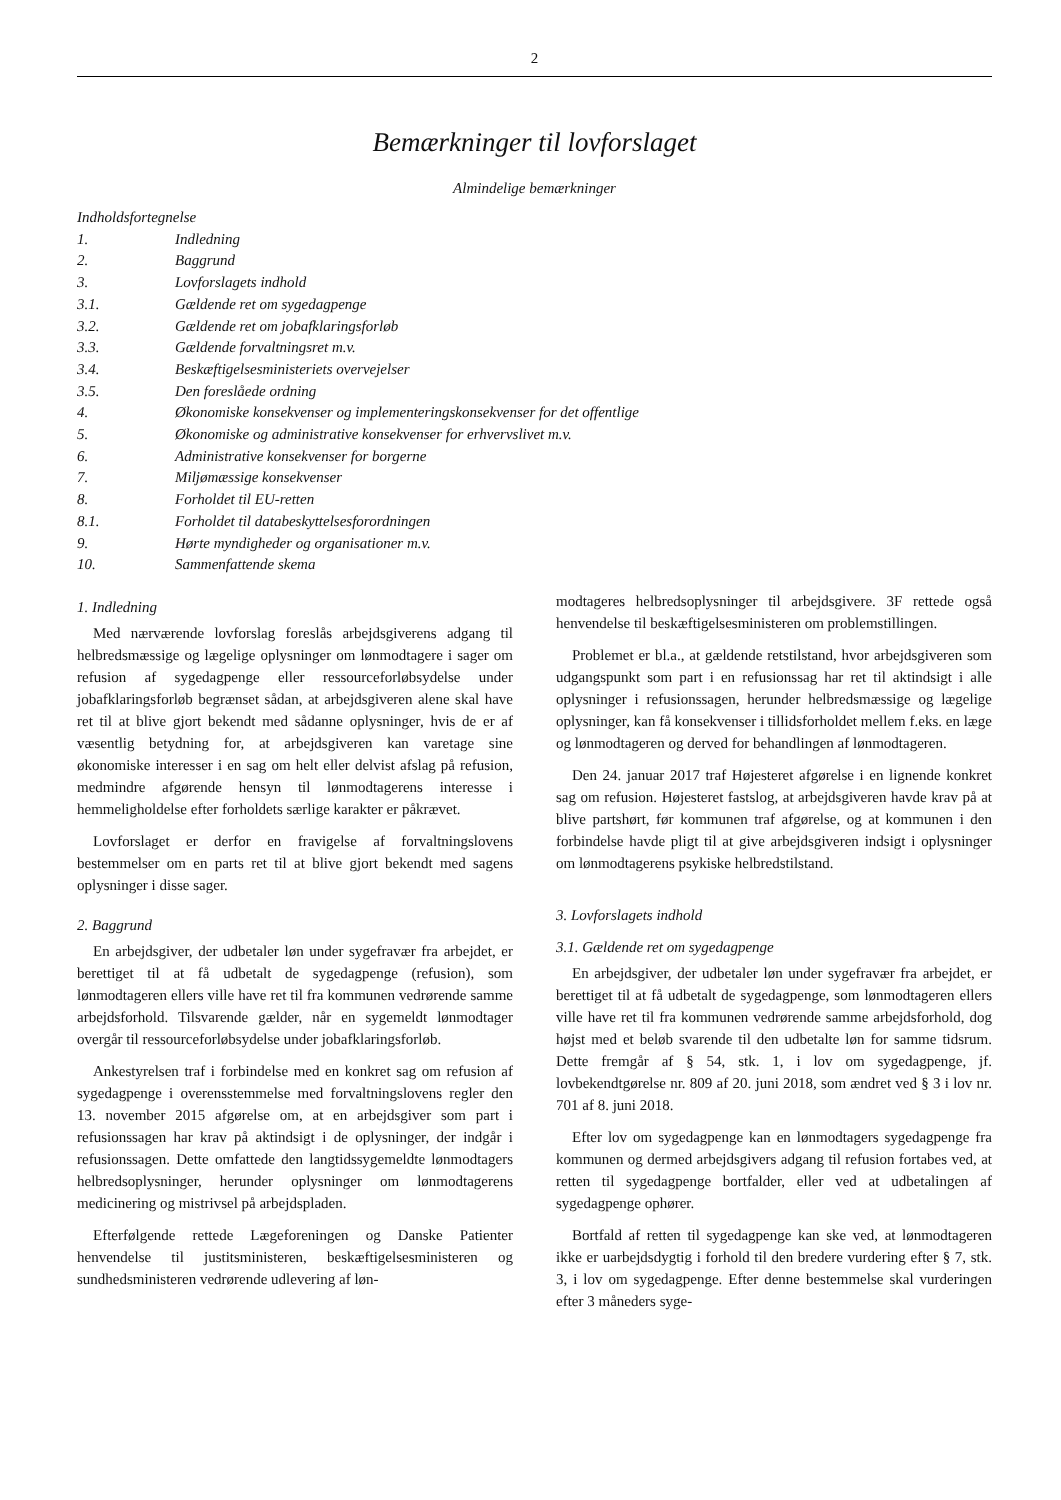2
Bemærkninger til lovforslaget
Almindelige bemærkninger
Indholdsfortegnelse
1. Indledning
2. Baggrund
3. Lovforslagets indhold
3.1. Gældende ret om sygedagpenge
3.2. Gældende ret om jobafklaringsforløb
3.3. Gældende forvaltningsret m.v.
3.4. Beskæftigelsesministeriets overvejelser
3.5. Den foreslåede ordning
4. Økonomiske konsekvenser og implementeringskonsekvenser for det offentlige
5. Økonomiske og administrative konsekvenser for erhvervslivet m.v.
6. Administrative konsekvenser for borgerne
7. Miljømæssige konsekvenser
8. Forholdet til EU-retten
8.1. Forholdet til databeskyttelsesforordningen
9. Hørte myndigheder og organisationer m.v.
10. Sammenfattende skema
1. Indledning
Med nærværende lovforslag foreslås arbejdsgiverens adgang til helbredsmæssige og lægelige oplysninger om lønmodtagere i sager om refusion af sygedagpenge eller ressourceforløbsydelse under jobafklaringsforløb begrænset sådan, at arbejdsgiveren alene skal have ret til at blive gjort bekendt med sådanne oplysninger, hvis de er af væsentlig betydning for, at arbejdsgiveren kan varetage sine økonomiske interesser i en sag om helt eller delvist afslag på refusion, medmindre afgørende hensyn til lønmodtagerens interesse i hemmeligholdelse efter forholdets særlige karakter er påkrævet.
Lovforslaget er derfor en fravigelse af forvaltningslovens bestemmelser om en parts ret til at blive gjort bekendt med sagens oplysninger i disse sager.
2. Baggrund
En arbejdsgiver, der udbetaler løn under sygefravær fra arbejdet, er berettiget til at få udbetalt de sygedagpenge (refusion), som lønmodtageren ellers ville have ret til fra kommunen vedrørende samme arbejdsforhold. Tilsvarende gælder, når en sygemeldt lønmodtager overgår til ressourceforløbsydelse under jobafklaringsforløb.
Ankestyrelsen traf i forbindelse med en konkret sag om refusion af sygedagpenge i overensstemmelse med forvaltningslovens regler den 13. november 2015 afgørelse om, at en arbejdsgiver som part i refusionssagen har krav på aktindsigt i de oplysninger, der indgår i refusionssagen. Dette omfattede den langtidssygemeldte lønmodtagers helbredsoplysninger, herunder oplysninger om lønmodtagerens medicinering og mistrivsel på arbejdspladen.
Efterfølgende rettede Lægeforeningen og Danske Patienter henvendelse til justitsministeren, beskæftigelsesministeren og sundhedsministeren vedrørende udlevering af løn-
modtageres helbredsoplysninger til arbejdsgivere. 3F rettede også henvendelse til beskæftigelsesministeren om problemstillingen.
Problemet er bl.a., at gældende retstilstand, hvor arbejdsgiveren som udgangspunkt som part i en refusionssag har ret til aktindsigt i alle oplysninger i refusionssagen, herunder helbredsmæssige og lægelige oplysninger, kan få konsekvenser i tillidsforholdet mellem f.eks. en læge og lønmodtageren og derved for behandlingen af lønmodtageren.
Den 24. januar 2017 traf Højesteret afgørelse i en lignende konkret sag om refusion. Højesteret fastslog, at arbejdsgiveren havde krav på at blive partshørt, før kommunen traf afgørelse, og at kommunen i den forbindelse havde pligt til at give arbejdsgiveren indsigt i oplysninger om lønmodtagerens psykiske helbredstilstand.
3. Lovforslagets indhold
3.1. Gældende ret om sygedagpenge
En arbejdsgiver, der udbetaler løn under sygefravær fra arbejdet, er berettiget til at få udbetalt de sygedagpenge, som lønmodtageren ellers ville have ret til fra kommunen vedrørende samme arbejdsforhold, dog højst med et beløb svarende til den udbetalte løn for samme tidsrum. Dette fremgår af § 54, stk. 1, i lov om sygedagpenge, jf. lovbekendtgørelse nr. 809 af 20. juni 2018, som ændret ved § 3 i lov nr. 701 af 8. juni 2018.
Efter lov om sygedagpenge kan en lønmodtagers sygedagpenge fra kommunen og dermed arbejdsgivers adgang til refusion fortabes ved, at retten til sygedagpenge bortfalder, eller ved at udbetalingen af sygedagpenge ophører.
Bortfald af retten til sygedagpenge kan ske ved, at lønmodtageren ikke er uarbejdsdygtig i forhold til den bredere vurdering efter § 7, stk. 3, i lov om sygedagpenge. Efter denne bestemmelse skal vurderingen efter 3 måneders syge-